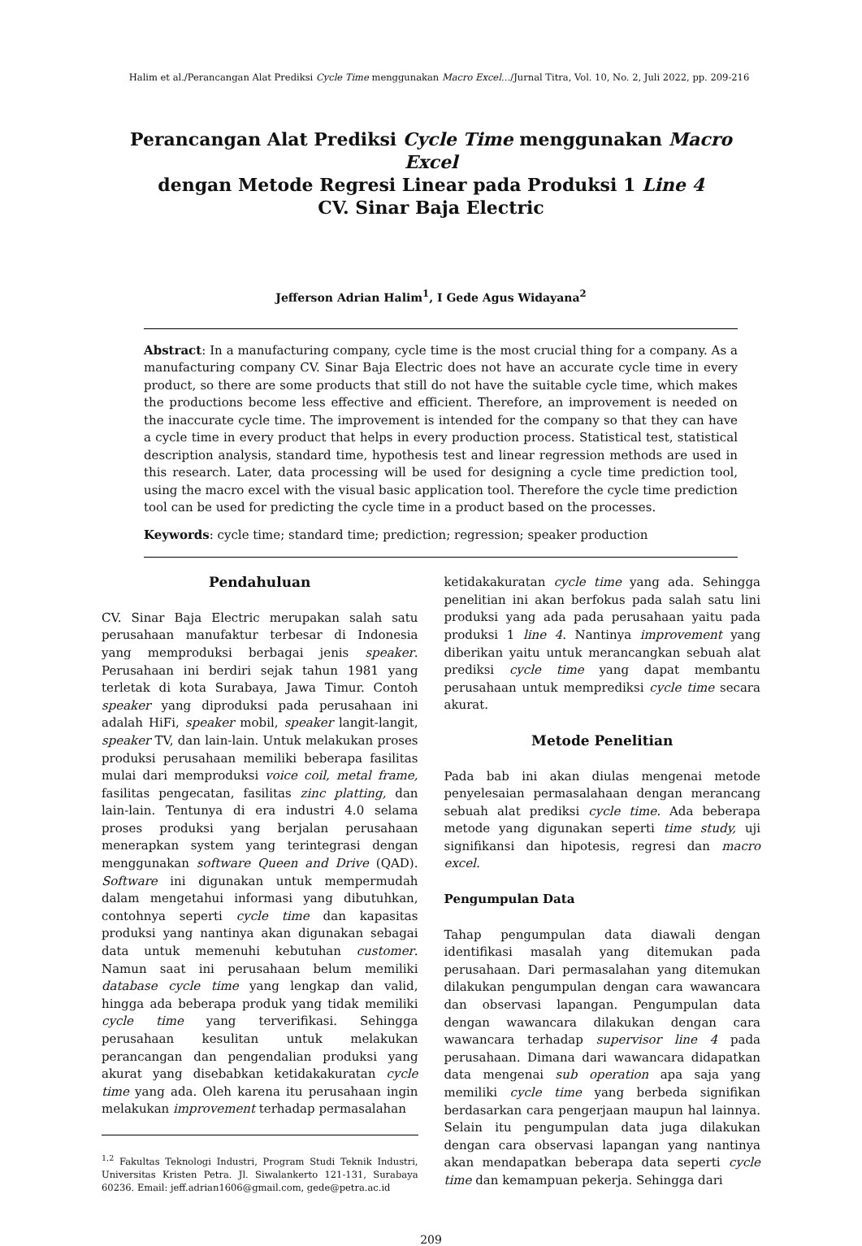Halim et al./Perancangan Alat Prediksi Cycle Time menggunakan Macro Excel…/Jurnal Titra, Vol. 10, No. 2, Juli 2022, pp. 209-216
Perancangan Alat Prediksi Cycle Time menggunakan Macro Excel
dengan Metode Regresi Linear pada Produksi 1 Line 4
CV. Sinar Baja Electric
Jefferson Adrian Halim<sup>1</sup>, I Gede Agus Widayana<sup>2</sup>
Abstract: In a manufacturing company, cycle time is the most crucial thing for a company. As a manufacturing company CV. Sinar Baja Electric does not have an accurate cycle time in every product, so there are some products that still do not have the suitable cycle time, which makes the productions become less effective and efficient. Therefore, an improvement is needed on the inaccurate cycle time. The improvement is intended for the company so that they can have a cycle time in every product that helps in every production process. Statistical test, statistical description analysis, standard time, hypothesis test and linear regression methods are used in this research. Later, data processing will be used for designing a cycle time prediction tool, using the macro excel with the visual basic application tool. Therefore the cycle time prediction tool can be used for predicting the cycle time in a product based on the processes.
Keywords: cycle time; standard time; prediction; regression; speaker production
Pendahuluan
CV. Sinar Baja Electric merupakan salah satu perusahaan manufaktur terbesar di Indonesia yang memproduksi berbagai jenis speaker. Perusahaan ini berdiri sejak tahun 1981 yang terletak di kota Surabaya, Jawa Timur. Contoh speaker yang diproduksi pada perusahaan ini adalah HiFi, speaker mobil, speaker langit-langit, speaker TV, dan lain-lain. Untuk melakukan proses produksi perusahaan memiliki beberapa fasilitas mulai dari memproduksi voice coil, metal frame, fasilitas pengecatan, fasilitas zinc platting, dan lain-lain. Tentunya di era industri 4.0 selama proses produksi yang berjalan perusahaan menerapkan system yang terintegrasi dengan menggunakan software Queen and Drive (QAD). Software ini digunakan untuk mempermudah dalam mengetahui informasi yang dibutuhkan, contohnya seperti cycle time dan kapasitas produksi yang nantinya akan digunakan sebagai data untuk memenuhi kebutuhan customer. Namun saat ini perusahaan belum memiliki database cycle time yang lengkap dan valid, hingga ada beberapa produk yang tidak memiliki cycle time yang terverifikasi. Sehingga perusahaan kesulitan untuk melakukan perancangan dan pengendalian produksi yang akurat yang disebabkan ketidakakuratan cycle time yang ada. Oleh karena itu perusahaan ingin melakukan improvement terhadap permasalahan
<sup>1,2</sup> Fakultas Teknologi Industri, Program Studi Teknik Industri, Universitas Kristen Petra. Jl. Siwalankerto 121-131, Surabaya 60236. Email: jeff.adrian1606@gmail.com, gede@petra.ac.id
ketidakakuratan cycle time yang ada. Sehingga penelitian ini akan berfokus pada salah satu lini produksi yang ada pada perusahaan yaitu pada produksi 1 line 4. Nantinya improvement yang diberikan yaitu untuk merancangkan sebuah alat prediksi cycle time yang dapat membantu perusahaan untuk memprediksi cycle time secara akurat.
Metode Penelitian
Pada bab ini akan diulas mengenai metode penyelesaian permasalahaan dengan merancang sebuah alat prediksi cycle time. Ada beberapa metode yang digunakan seperti time study, uji signifikansi dan hipotesis, regresi dan macro excel.
Pengumpulan Data
Tahap pengumpulan data diawali dengan identifikasi masalah yang ditemukan pada perusahaan. Dari permasalahan yang ditemukan dilakukan pengumpulan dengan cara wawancara dan observasi lapangan. Pengumpulan data dengan wawancara dilakukan dengan cara wawancara terhadap supervisor line 4 pada perusahaan. Dimana dari wawancara didapatkan data mengenai sub operation apa saja yang memiliki cycle time yang berbeda signifikan berdasarkan cara pengerjaan maupun hal lainnya. Selain itu pengumpulan data juga dilakukan dengan cara observasi lapangan yang nantinya akan mendapatkan beberapa data seperti cycle time dan kemampuan pekerja. Sehingga dari
209